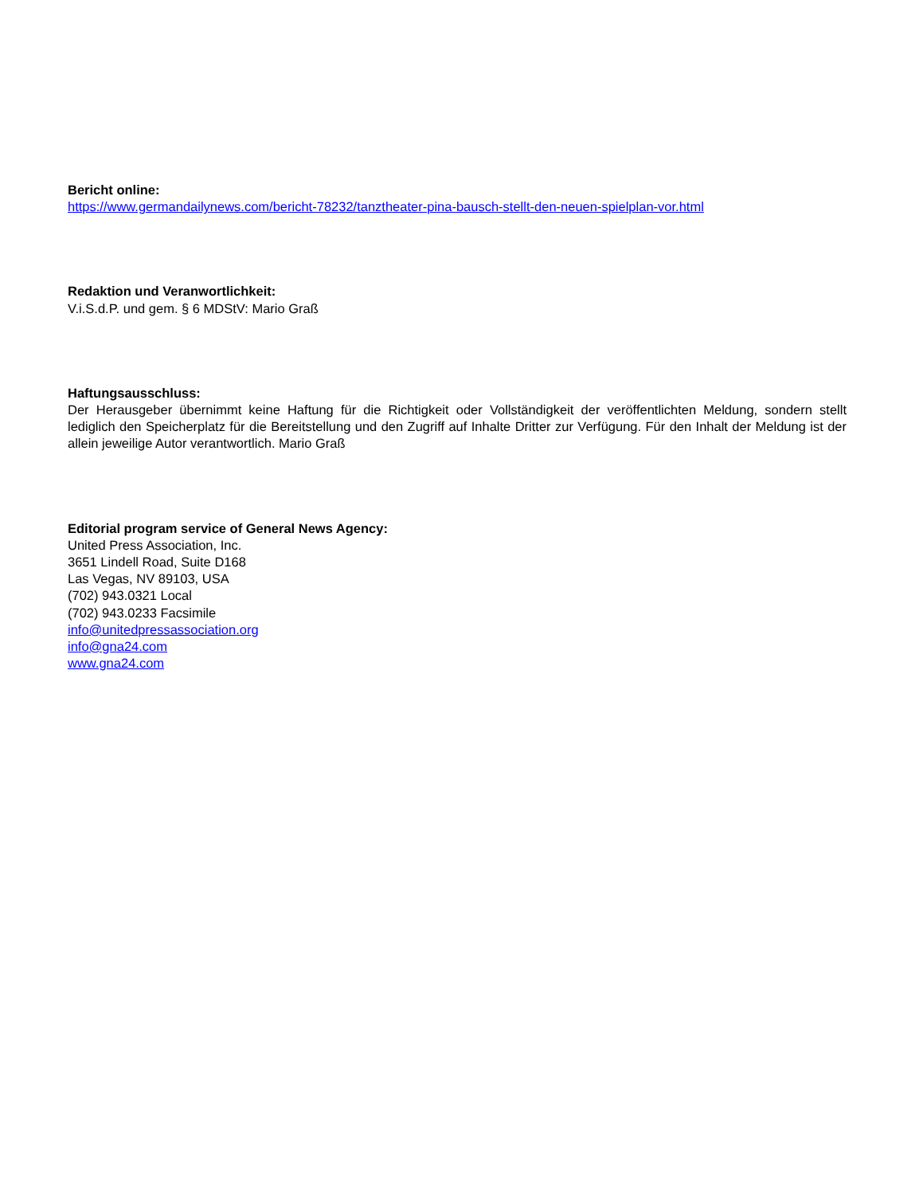Bericht online:
https://www.germandailynews.com/bericht-78232/tanztheater-pina-bausch-stellt-den-neuen-spielplan-vor.html
Redaktion und Veranwortlichkeit:
V.i.S.d.P. und gem. § 6 MDStV: Mario Graß
Haftungsausschluss:
Der Herausgeber übernimmt keine Haftung für die Richtigkeit oder Vollständigkeit der veröffentlichten Meldung, sondern stellt lediglich den Speicherplatz für die Bereitstellung und den Zugriff auf Inhalte Dritter zur Verfügung. Für den Inhalt der Meldung ist der allein jeweilige Autor verantwortlich. Mario Graß
Editorial program service of General News Agency:
United Press Association, Inc.
3651 Lindell Road, Suite D168
Las Vegas, NV 89103, USA
(702) 943.0321 Local
(702) 943.0233 Facsimile
info@unitedpressassociation.org
info@gna24.com
www.gna24.com